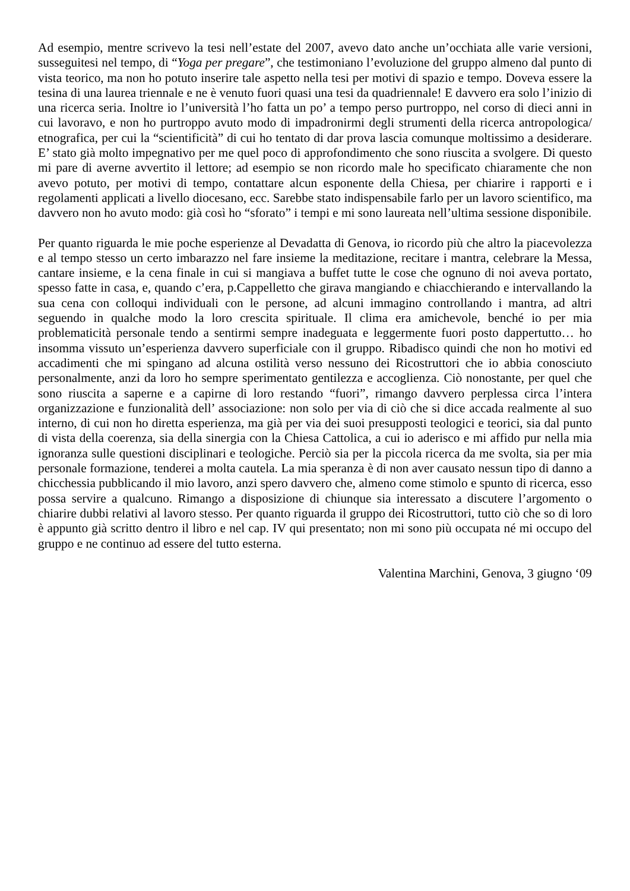Ad esempio, mentre scrivevo la tesi nell’estate del 2007, avevo dato anche un’occhiata alle varie versioni, susseguitesi nel tempo, di “Yoga per pregare”, che testimoniano l’evoluzione del gruppo almeno dal punto di vista teorico, ma non ho potuto inserire tale aspetto nella tesi per motivi di spazio e tempo. Doveva essere la tesina di una laurea triennale e ne è venuto fuori quasi una tesi da quadriennale! E davvero era solo l’inizio di una ricerca seria. Inoltre io l’università l’ho fatta un po’ a tempo perso purtroppo, nel corso di dieci anni in cui lavoravo, e non ho purtroppo avuto modo di impadronirmi degli strumenti della ricerca antropologica/ etnografica, per cui la “scientificità” di cui ho tentato di dar prova lascia comunque moltissimo a desiderare. E’ stato già molto impegnativo per me quel poco di approfondimento che sono riuscita a svolgere. Di questo mi pare di averne avvertito il lettore; ad esempio se non ricordo male ho specificato chiaramente che non avevo potuto, per motivi di tempo, contattare alcun esponente della Chiesa, per chiarire i rapporti e i regolamenti applicati a livello diocesano, ecc. Sarebbe stato indispensabile farlo per un lavoro scientifico, ma davvero non ho avuto modo: già così ho “sforato” i tempi e mi sono laureata nell’ultima sessione disponibile.
Per quanto riguarda le mie poche esperienze al Devadatta di Genova, io ricordo più che altro la piacevolezza e al tempo stesso un certo imbarazzo nel fare insieme la meditazione, recitare i mantra, celebrare la Messa, cantare insieme, e la cena finale in cui si mangiava a buffet tutte le cose che ognuno di noi aveva portato, spesso fatte in casa, e, quando c’era, p.Cappelletto che girava mangiando e chiacchierando e intervallando la sua cena con colloqui individuali con le persone, ad alcuni immagino controllando i mantra, ad altri seguendo in qualche modo la loro crescita spirituale. Il clima era amichevole, benché io per mia problematicità personale tendo a sentirmi sempre inadeguata e leggermente fuori posto dappertutto… ho insomma vissuto un’esperienza davvero superficiale con il gruppo. Ribadisco quindi che non ho motivi ed accadimenti che mi spingano ad alcuna ostilità verso nessuno dei Ricostruttori che io abbia conosciuto personalmente, anzi da loro ho sempre sperimentato gentilezza e accoglienza. Ciò nonostante, per quel che sono riuscita a saperne e a capirne di loro restando “fuori”, rimango davvero perplessa circa l’intera organizzazione e funzionalità dell’ associazione: non solo per via di ciò che si dice accada realmente al suo interno, di cui non ho diretta esperienza, ma già per via dei suoi presupposti teologici e teorici, sia dal punto di vista della coerenza, sia della sinergia con la Chiesa Cattolica, a cui io aderisco e mi affido pur nella mia ignoranza sulle questioni disciplinari e teologiche. Perciò sia per la piccola ricerca da me svolta, sia per mia personale formazione, tenderei a molta cautela. La mia speranza è di non aver causato nessun tipo di danno a chicchessia pubblicando il mio lavoro, anzi spero davvero che, almeno come stimolo e spunto di ricerca, esso possa servire a qualcuno. Rimango a disposizione di chiunque sia interessato a discutere l’argomento o chiarire dubbi relativi al lavoro stesso. Per quanto riguarda il gruppo dei Ricostruttori, tutto ciò che so di loro è appunto già scritto dentro il libro e nel cap. IV qui presentato; non mi sono più occupata né mi occupo del gruppo e ne continuo ad essere del tutto esterna.
Valentina Marchini, Genova, 3 giugno ‘09